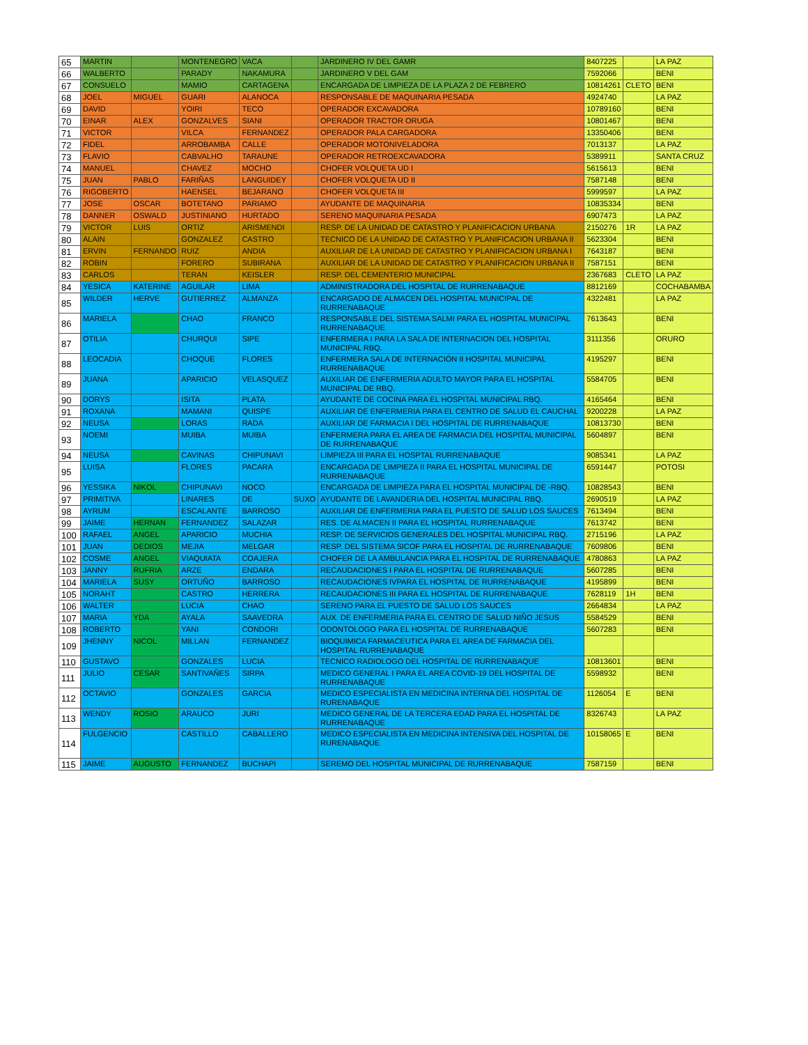| 65 | MARTIN | | MONTENEGRO | VACA | | JARDINERO IV DEL GAMR | 8407225 | | LA PAZ |
| 66 | WALBERTO | | PARADY | NAKAMURA | | JARDINERO V DEL GAM | 7592066 | | BENI |
| 67 | CONSUELO | | MAMIO | CARTAGENA | | ENCARGADA DE LIMPIEZA DE LA PLAZA 2 DE FEBRERO | 10814261 | CLETO | BENI |
| 68 | JOEL | MIGUEL | GUARI | ALANOCA | | RESPONSABLE DE MAQUINARIA PESADA | 4924740 | | LA PAZ |
| 69 | DAVID | | YOIRI | TECO | | OPERADOR EXCAVADORA | 10789160 | | BENI |
| 70 | EINAR | ALEX | GONZALVES | SIANI | | OPERADOR TRACTOR ORUGA | 10801467 | | BENI |
| 71 | VICTOR | | VILCA | FERNANDEZ | | OPERADOR PALA CARGADORA | 13350406 | | BENI |
| 72 | FIDEL | | ARROBAMBA | CALLE | | OPERADOR MOTONIVELADORA | 7013137 | | LA PAZ |
| 73 | FLAVIO | | CABVALHO | TARAUNE | | OPERADOR RETROEXCAVADORA | 5389911 | | SANTA CRUZ |
| 74 | MANUEL | | CHAVEZ | MOCHO | | CHOFER VOLQUETA UD I | 5615613 | | BENI |
| 75 | JUAN | PABLO | FARIÑAS | LANGUIDEY | | CHOFER VOLQUETA UD II | 7587148 | | BENI |
| 76 | RIGOBERTO | | HAENSEL | BEJARANO | | CHOFER VOLQUETA III | 5999597 | | LA PAZ |
| 77 | JOSE | OSCAR | BOTETANO | PARIAMO | | AYUDANTE DE MAQUINARIA | 10835334 | | BENI |
| 78 | DANNER | OSWALD | JUSTINIANO | HURTADO | | SERENO MAQUINARIA PESADA | 6907473 | | LA PAZ |
| 79 | VICTOR | LUIS | ORTIZ | ARISMENDI | | RESP. DE LA UNIDAD DE CATASTRO Y PLANIFICACION URBANA | 2150276 | 1R | LA PAZ |
| 80 | ALAIN | | GONZALEZ | CASTRO | | TECNICO DE LA UNIDAD DE CATASTRO Y PLANIFICACION URBANA II | 5623304 | | BENI |
| 81 | ERVIN | FERNANDO | RUIZ | ANDIA | | AUXILIAR DE LA UNIDAD DE CATASTRO Y PLANIFICACION URBANA I | 7643187 | | BENI |
| 82 | ROBIN | | FORERO | SUBIRANA | | AUXILIAR DE LA UNIDAD DE CATASTRO Y PLANIFICACION URBANA II | 7587151 | | BENI |
| 83 | CARLOS | | TERAN | KEISLER | | RESP. DEL CEMENTERIO MUNICIPAL | 2367683 | CLETO | LA PAZ |
| 84 | YESICA | KATERINE | AGUILAR | LIMA | | ADMINISTRADORA DEL HOSPITAL DE RURRENABAQUE | 8812169 | | COCHABAMBA |
| 85 | WILDER | HERVE | GUTIERREZ | ALMANZA | | ENCARGADO DE ALMACEN DEL HOSPITAL MUNICIPAL DE RURRENABAQUE | 4322481 | | LA PAZ |
| 86 | MARIELA | | CHAO | FRANCO | | RESPONSABLE DEL SISTEMA SALMI PARA EL HOSPITAL MUNICIPAL RURRENABAQUE | 7613643 | | BENI |
| 87 | OTILIA | | CHURQUI | SIPE | | ENFERMERA I PARA LA SALA DE INTERNACION DEL HOSPITAL MUNICIPAL RBQ. | 3111356 | | ORURO |
| 88 | LEOCADIA | | CHOQUE | FLORES | | ENFERMERA SALA DE INTERNACIÓN II HOSPITAL MUNICIPAL RURRENABAQUE | 4195297 | | BENI |
| 89 | JUANA | | APARICIO | VELASQUEZ | | AUXILIAR DE ENFERMERIA ADULTO MAYOR PARA EL HOSPITAL MUNICIPAL DE RBQ. | 5584705 | | BENI |
| 90 | DORYS | | ISITA | PLATA | | AYUDANTE DE COCINA PARA EL HOSPITAL MUNICIPAL RBQ. | 4165464 | | BENI |
| 91 | ROXANA | | MAMANI | QUISPE | | AUXILIAR DE ENFERMERIA PARA EL CENTRO DE SALUD EL CAUCHAL | 9200228 | | LA PAZ |
| 92 | NEUSA | | LORAS | RADA | | AUXILIAR DE FARMACIA I DEL HOSPITAL DE RURRENABAQUE | 10813730 | | BENI |
| 93 | NOEMI | | MUIBA | MUIBA | | ENFERMERA PARA EL AREA DE FARMACIA DEL HOSPITAL MUNICIPAL DE RURRENABAQUE | 5604897 | | BENI |
| 94 | NEUSA | | CAVINAS | CHIPUNAVI | | LIMPIEZA III PARA EL HOSPTAL RURRENABAQUE | 9085341 | | LA PAZ |
| 95 | LUISA | | FLORES | PACARA | | ENCARGADA DE LIMPIEZA II PARA EL HOSPITAL MUNICIPAL DE RURRENABAQUE | 6591447 | | POTOSI |
| 96 | YESSIKA | NIKOL | CHIPUNAVI | NOCO | | ENCARGADA DE LIMPIEZA PARA EL HOSPITAL MUNICIPAL DE -RBQ. | 10828543 | | BENI |
| 97 | PRIMITIVA | | LINARES | DE | SUXO | AYUDANTE DE LAVANDERIA DEL HOSPITAL MUNICIPAL RBQ. | 2690519 | | LA PAZ |
| 98 | AYRUM | | ESCALANTE | BARROSO | | AUXILIAR DE ENFERMERIA PARA EL PUESTO DE SALUD LOS SAUCES | 7613494 | | BENI |
| 99 | JAIME | HERNAN | FERNANDEZ | SALAZAR | | RES. DE ALMACEN II PARA EL HOSPITAL RURRENABAQUE | 7613742 | | BENI |
| 100 | RAFAEL | ANGEL | APARICIO | MUCHIA | | RESP. DE SERVICIOS GENERALES DEL HOSPITAL MUNICIPAL RBQ. | 2715196 | | LA PAZ |
| 101 | JUAN | DEDIOS | MEJIA | MELGAR | | RESP. DEL SISTEMA SICOF PARA EL HOSPITAL DE RURRENABAQUE | 7609806 | | BENI |
| 102 | COSME | ANGEL | VIAQUIATA | COAJERA | | CHOFER DE LA AMBULANCIA PARA EL HOSPITAL DE RURRENABAQUE | 4780863 | | LA PAZ |
| 103 | JANNY | RUFRIA | ARZE | ENDARA | | RECAUDACIONES I PARA EL HOSPITAL DE RURRENABAQUE | 5607285 | | BENI |
| 104 | MARIELA | SUSY | ORTUÑO | BARROSO | | RECAUDACIONES IVPARA EL HOSPITAL DE RURRENABAQUE | 4195899 | | BENI |
| 105 | NORAHT | | CASTRO | HERRERA | | RECAUDACIONES III PARA EL HOSPITAL DE RURRENABAQUE | 7628119 | 1H | BENI |
| 106 | WALTER | | LUCIA | CHAO | | SERENO PARA EL PUESTO DE SALUD LOS SAUCES | 2664834 | | LA PAZ |
| 107 | MARIA | YDA | AYALA | SAAVEDRA | | AUX. DE ENFERMERIA PARA EL CENTRO DE SALUD NIÑO JESUS | 5584529 | | BENI |
| 108 | ROBERTO | | YANI | CONDORI | | ODONTOLOGO PARA EL HOSPITAL DE RURRENABAQUE | 5607283 | | BENI |
| 109 | JHENNY | NICOL | MILLAN | FERNANDEZ | | BIOQUIMICA FARMACEUTICA PARA EL AREA DE FARMACIA DEL HOSPITAL RURRENABAQUE | | | |
| 110 | GUSTAVO | | GONZALES | LUCIA | | TECNICO RADIOLOGO DEL HOSPITAL DE RURRENABAQUE | 10813601 | | BENI |
| 111 | JULIO | CESAR | SANTIVAÑES | SIRPA | | MEDICO GENERAL I PARA EL AREA COVID-19 DEL HOSPITAL DE RURRENABAQUE | 5598932 | | BENI |
| 112 | OCTAVIO | | GONZALES | GARCIA | | MEDICO ESPECIALISTA EN MEDICINA INTERNA DEL HOSPITAL DE RURENABAQUE | 1126054 | E | BENI |
| 113 | WENDY | ROSIO | ARAUCO | JURI | | MEDICO GENERAL DE LA TERCERA EDAD PARA EL HOSPITAL DE RURRENABAQUE | 8326743 | | LA PAZ |
| 114 | FULGENCIO | | CASTILLO | CABALLERO | | MEDICO ESPECIALISTA EN MEDICINA INTENSIVA DEL HOSPITAL DE RURENABAQUE | 10158065 | E | BENI |
| 115 | JAIME | AUGUSTO | FERNANDEZ | BUCHAPI | | SEREMO DEL HOSPITAL MUNICIPAL DE RURRENABAQUE | 7587159 | | BENI |